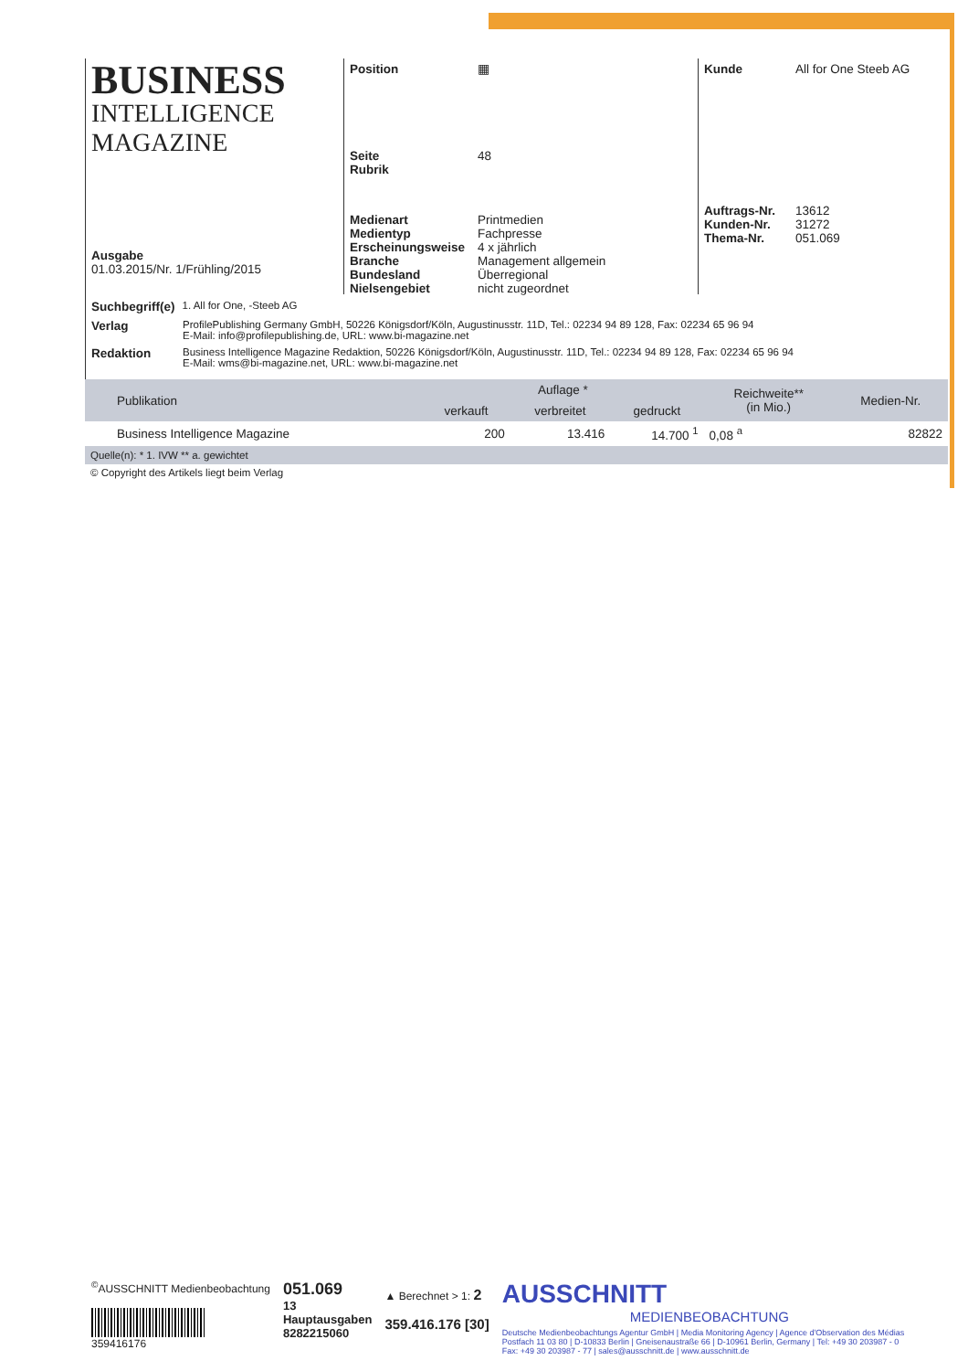BUSINESS
INTELLIGENCE MAGAZINE
Ausgabe
01.03.2015/Nr. 1/Frühling/2015
Position ▦
Seite 48 Rubrik
Medienart Printmedien Medientyp Fachpresse Erscheinungsweise 4 x jährlich Branche Management allgemein Bundesland Überregional Nielsengebiet nicht zugeordnet
Kunde All for One Steeb AG
Auftrags-Nr. 13612 Kunden-Nr. 31272 Thema-Nr. 051.069
Suchbegriff(e) 1. All for One, -Steeb AG
Verlag ProfilePublishing Germany GmbH, 50226 Königsdorf/Köln, Augustinusstr. 11D, Tel.: 02234 94 89 128, Fax: 02234 65 96 94
E-Mail: info@profilepublishing.de, URL: www.bi-magazine.net
Redaktion Business Intelligence Magazine Redaktion, 50226 Königsdorf/Köln, Augustinusstr. 11D, Tel.: 02234 94 89 128, Fax: 02234 65 96 94
E-Mail: wms@bi-magazine.net, URL: www.bi-magazine.net
| Publikation | Auflage * | | | Reichweite** (in Mio.) | Medien-Nr. |
| --- | --- | --- | --- | --- | --- |
| | verkauft | verbreitet | gedruckt | | |
| Business Intelligence Magazine | 200 | 13.416 | 14.700 <sup>1</sup> | 0,08 <sup>a</sup> | 82822 |
| Quelle(n): * 1. IVW ** a. gewichtet | | | | | |
© Copyright des Artikels liegt beim Verlag
<sup>©</sup>AUSSCHNITT Medienbeobachtung
359416176
051.069
13
Hauptausgaben
8282215060
▲ Berechnet > 1: 2
359.416.176 [30]
AUSSCHNITT
MEDIENBEOBACHTUNG
Deutsche Medienbeobachtungs Agentur GmbH | Media Monitoring Agency | Agence d'Observation des Médias
Postfach 11 03 80 | D-10833 Berlin | Gneisenaustraße 66 | D-10961 Berlin, Germany | Tel: +49 30 203987 - 0
Fax: +49 30 203987 - 77 | sales@ausschnitt.de | www.ausschnitt.de